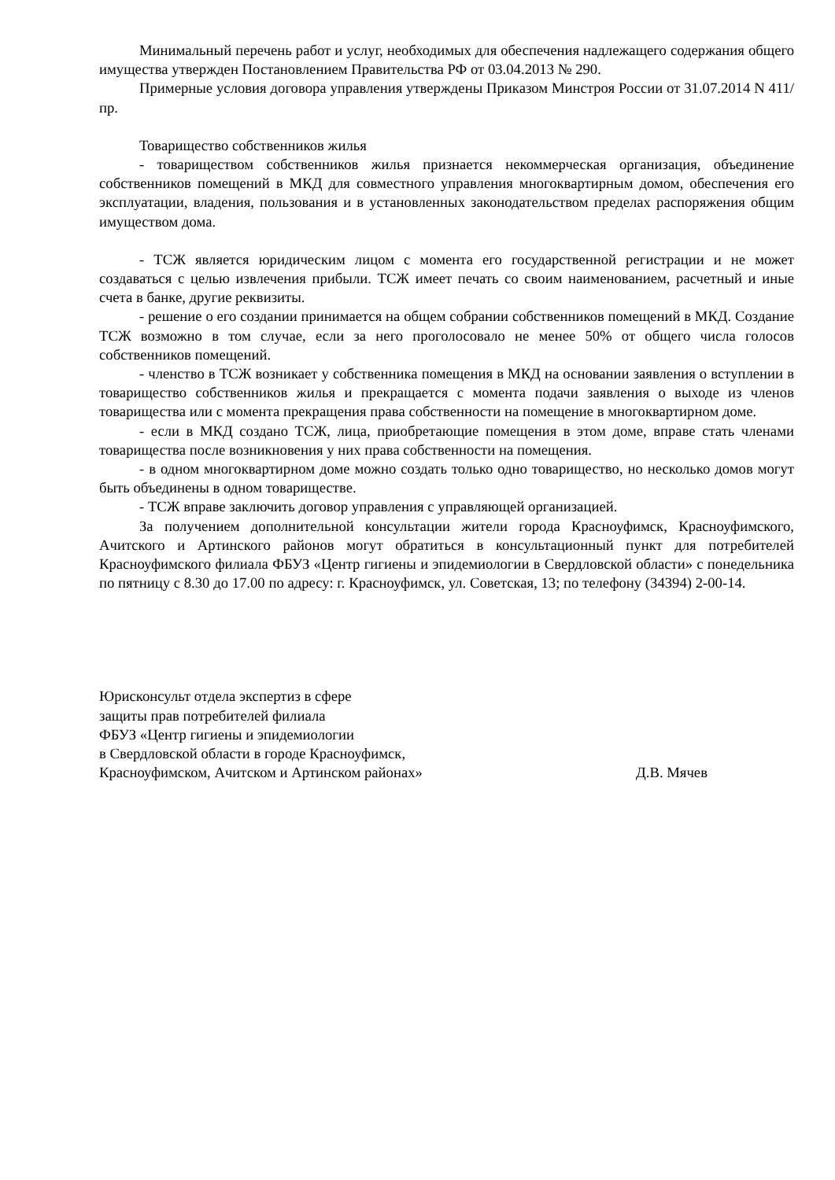Минимальный перечень работ и услуг, необходимых для обеспечения надлежащего содержания общего имущества утвержден Постановлением Правительства РФ от 03.04.2013 № 290.
Примерные условия договора управления утверждены Приказом Минстроя России от 31.07.2014 N 411/пр.
Товарищество собственников жилья
- товариществом собственников жилья признается некоммерческая организация, объединение собственников помещений в МКД для совместного управления многоквартирным домом, обеспечения его эксплуатации, владения, пользования и в установленных законодательством пределах распоряжения общим имуществом дома.
- ТСЖ является юридическим лицом с момента его государственной регистрации и не может создаваться с целью извлечения прибыли. ТСЖ имеет печать со своим наименованием, расчетный и иные счета в банке, другие реквизиты.
- решение о его создании принимается на общем собрании собственников помещений в МКД. Создание ТСЖ возможно в том случае, если за него проголосовало не менее 50% от общего числа голосов собственников помещений.
- членство в ТСЖ возникает у собственника помещения в МКД на основании заявления о вступлении в товарищество собственников жилья и прекращается с момента подачи заявления о выходе из членов товарищества или с момента прекращения права собственности на помещение в многоквартирном доме.
- если в МКД создано ТСЖ, лица, приобретающие помещения в этом доме, вправе стать членами товарищества после возникновения у них права собственности на помещения.
- в одном многоквартирном доме можно создать только одно товарищество, но несколько домов могут быть объединены в одном товариществе.
- ТСЖ вправе заключить договор управления с управляющей организацией.
За получением дополнительной консультации жители города Красноуфимск, Красноуфимского, Ачитского и Артинского районов могут обратиться в консультационный пункт для потребителей Красноуфимского филиала ФБУЗ «Центр гигиены и эпидемиологии в Свердловской области» с понедельника по пятницу с 8.30 до 17.00 по адресу: г. Красноуфимск, ул. Советская, 13; по телефону (34394) 2-00-14.
Юрисконсульт отдела экспертиз в сфере
защиты прав потребителей филиала
ФБУЗ «Центр гигиены и эпидемиологии
в Свердловской области в городе Красноуфимск,
Красноуфимском, Ачитском и Артинском районах» Д.В. Мячев